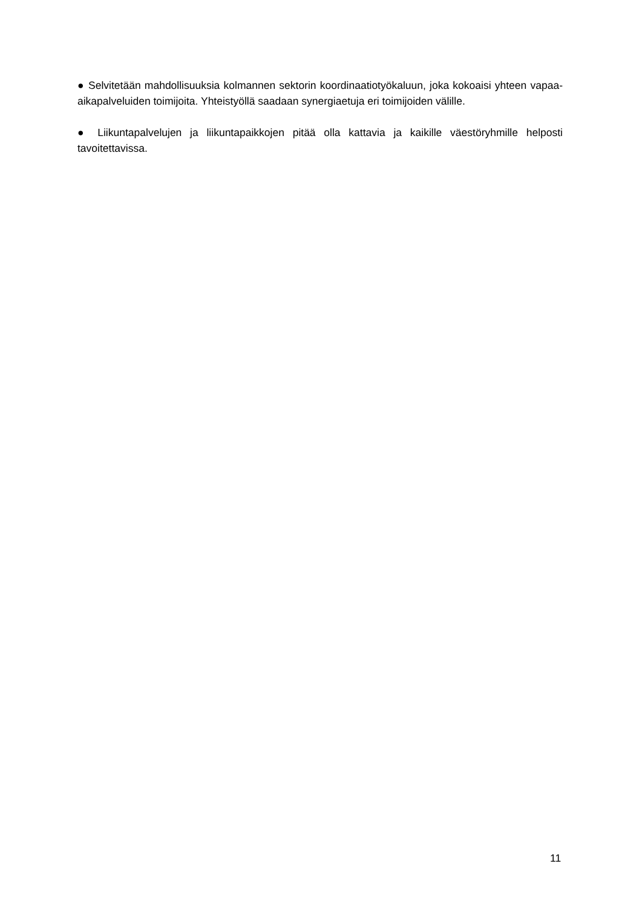● Selvitetään mahdollisuuksia kolmannen sektorin koordinaatiotyökaluun, joka kokoaisi yhteen vapaa-aikapalveluiden toimijoita. Yhteistyöllä saadaan synergiaetuja eri toimijoiden välille.
● Liikuntapalvelujen ja liikuntapaikkojen pitää olla kattavia ja kaikille väestöryhmille helposti tavoitettavissa.
11